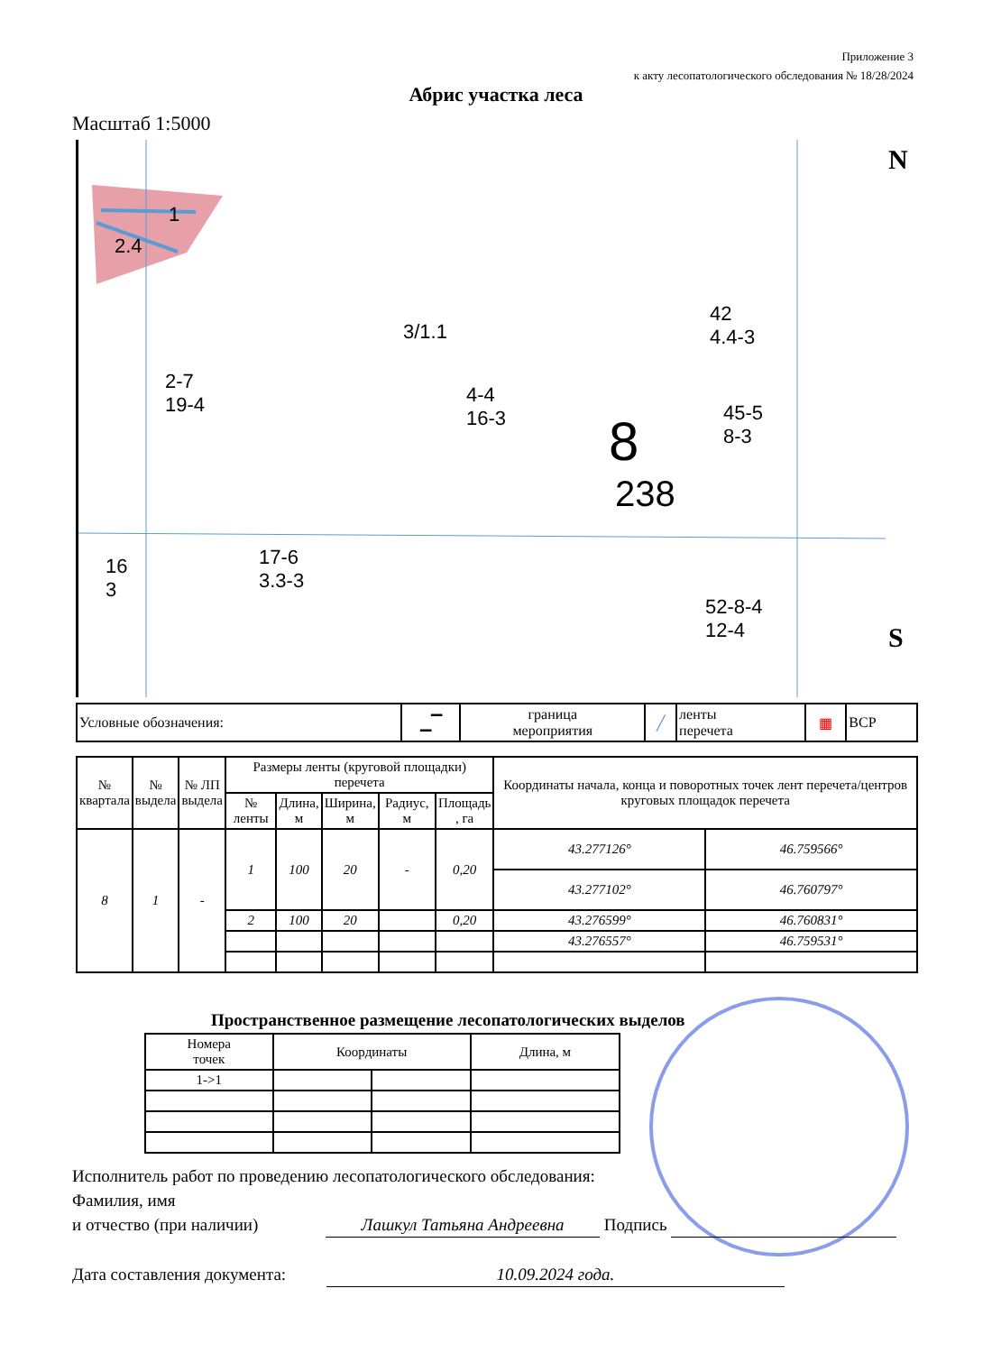Приложение 3
к акту лесопатологического обследования № 18/28/2024
Абрис участка леса
Масштаб 1:5000
1
2.4
2-7
19-4 4-4
16-3 8
238
45-5
8-3
52-8-4
12-4
16
3
17-6
3.3-3
3/1.1
42
4.4-3
N
S
| Условные обозначения: | ▁▔ | граница мероприятия | ╱ | ленты перечета | ▦ | ВСР |
| № квартала | № выдела | № ЛП выдела | Размеры ленты (круговой площадки) перечета | | | | | Координаты начала, конца и поворотных точек лент перечета/центров круговых площадок перечета | |
| --- | --- | --- | --- | --- | --- | --- | --- | --- | --- |
| | | | № ленты | Длина, м | Ширина, м | Радиус, м | Площадь , га | | |
| 8 | 1 | - | 1 | 100 | 20 | - | 0,20 | 43.277126° | 46.759566° |
| | | | | | | | | 43.277102° | 46.760797° |
| | | | 2 | 100 | 20 | | 0,20 | 43.276599° | 46.760831° |
| | | | | | | | | 43.276557° | 46.759531° |
Пространственное размещение лесопатологических выделов
| Номера точек | Координаты | | Длина, м |
| --- | --- | --- | --- |
| 1->1 | | | |
Исполнитель работ по проведению лесопатологического обследования:
Фамилия, имя
и отчество (при наличии) Лашкул Татьяна Андреевна Подпись
Дата составления документа: 10.09.2024 года.